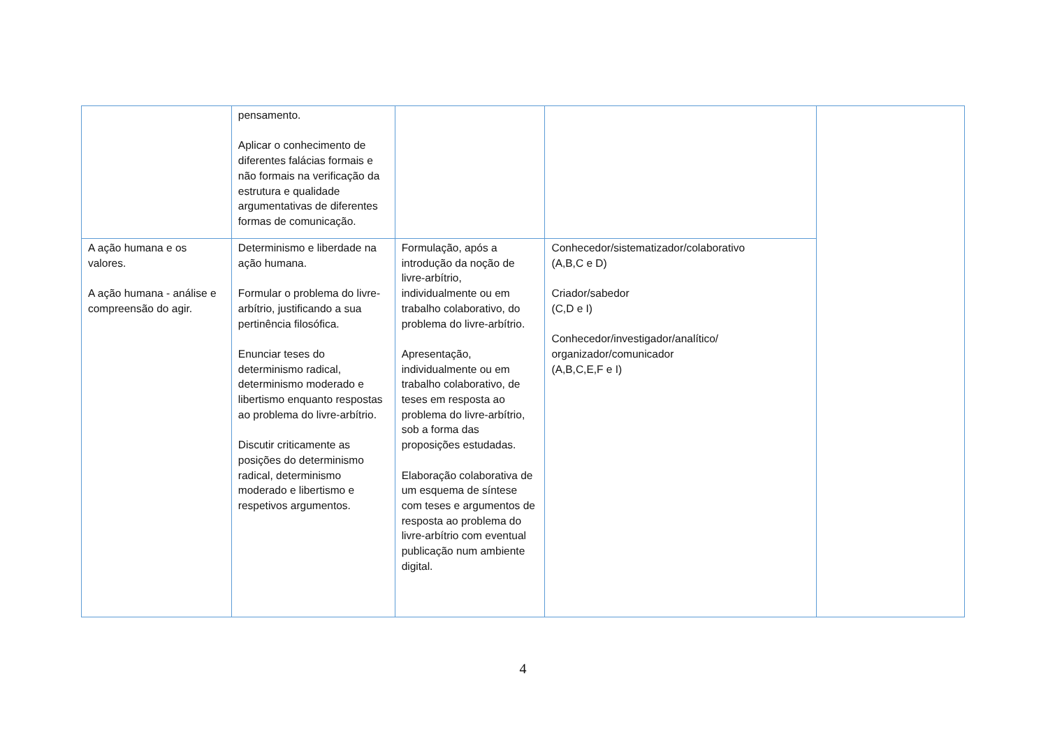| | pensamento. Aplicar o conhecimento de diferentes falácias formais e não formais na verificação da estrutura e qualidade argumentativas de diferentes formas de comunicação. | | | |
| A ação humana e os valores. A ação humana - análise e compreensão do agir. | Determinismo e liberdade na ação humana. Formular o problema do livre-arbítrio, justificando a sua pertinência filosófica. Enunciar teses do determinismo radical, determinismo moderado e libertismo enquanto respostas ao problema do livre-arbítrio. Discutir criticamente as posições do determinismo radical, determinismo moderado e libertismo e respetivos argumentos. | Formulação, após a introdução da noção de livre-arbítrio, individualmente ou em trabalho colaborativo, do problema do livre-arbítrio. Apresentação, individualmente ou em trabalho colaborativo, de teses em resposta ao problema do livre-arbítrio, sob a forma das proposições estudadas. Elaboração colaborativa de um esquema de síntese com teses e argumentos de resposta ao problema do livre-arbítrio com eventual publicação num ambiente digital. | Conhecedor/sistematizador/colaborativo (A,B,C e D) Criador/sabedor (C,D e I) Conhecedor/investigador/analítico/ organizador/comunicador (A,B,C,E,F e I) | |
4